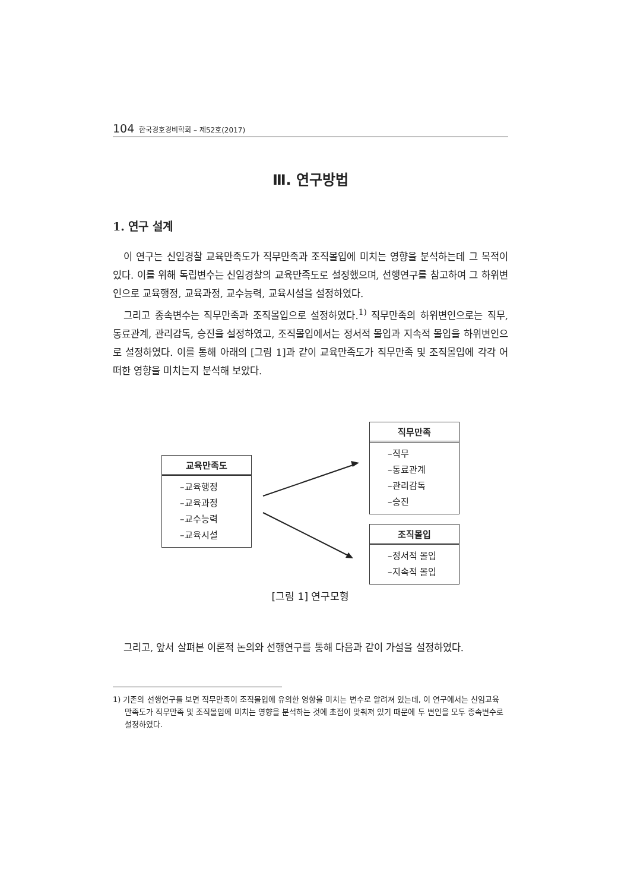104 한국경호경비학회 – 제52호(2017)
Ⅲ. 연구방법
1. 연구 설계
이 연구는 신임경찰 교육만족도가 직무만족과 조직몰입에 미치는 영향을 분석하는데 그 목적이 있다. 이를 위해 독립변수는 신임경찰의 교육만족도로 설정했으며, 선행연구를 참고하여 그 하위변인으로 교육행정, 교육과정, 교수능력, 교육시설을 설정하였다.
그리고 종속변수는 직무만족과 조직몰입으로 설정하였다.<sup>1)</sup> 직무만족의 하위변인으로는 직무, 동료관계, 관리감독, 승진을 설정하였고, 조직몰입에서는 정서적 몰입과 지속적 몰입을 하위변인으로 설정하였다. 이를 통해 아래의 [그림 1]과 같이 교육만족도가 직무만족 및 조직몰입에 각각 어떠한 영향을 미치는지 분석해 보았다.
교육만족도
–교육행정
–교육과정
–교수능력
–교육시설
직무만족
–직무
–동료관계
–관리감독
–승진
조직몰입
–정서적 몰입
–지속적 몰입
[그림 1] 연구모형
그리고, 앞서 살펴본 이론적 논의와 선행연구를 통해 다음과 같이 가설을 설정하였다.
1) 기존의 선행연구를 보면 직무만족이 조직몰입에 유의한 영향을 미치는 변수로 알려져 있는데, 이 연구에서는 신임교육 만족도가 직무만족 및 조직몰입에 미치는 영향을 분석하는 것에 초점이 맞춰져 있기 때문에 두 변인을 모두 종속변수로 설정하였다.